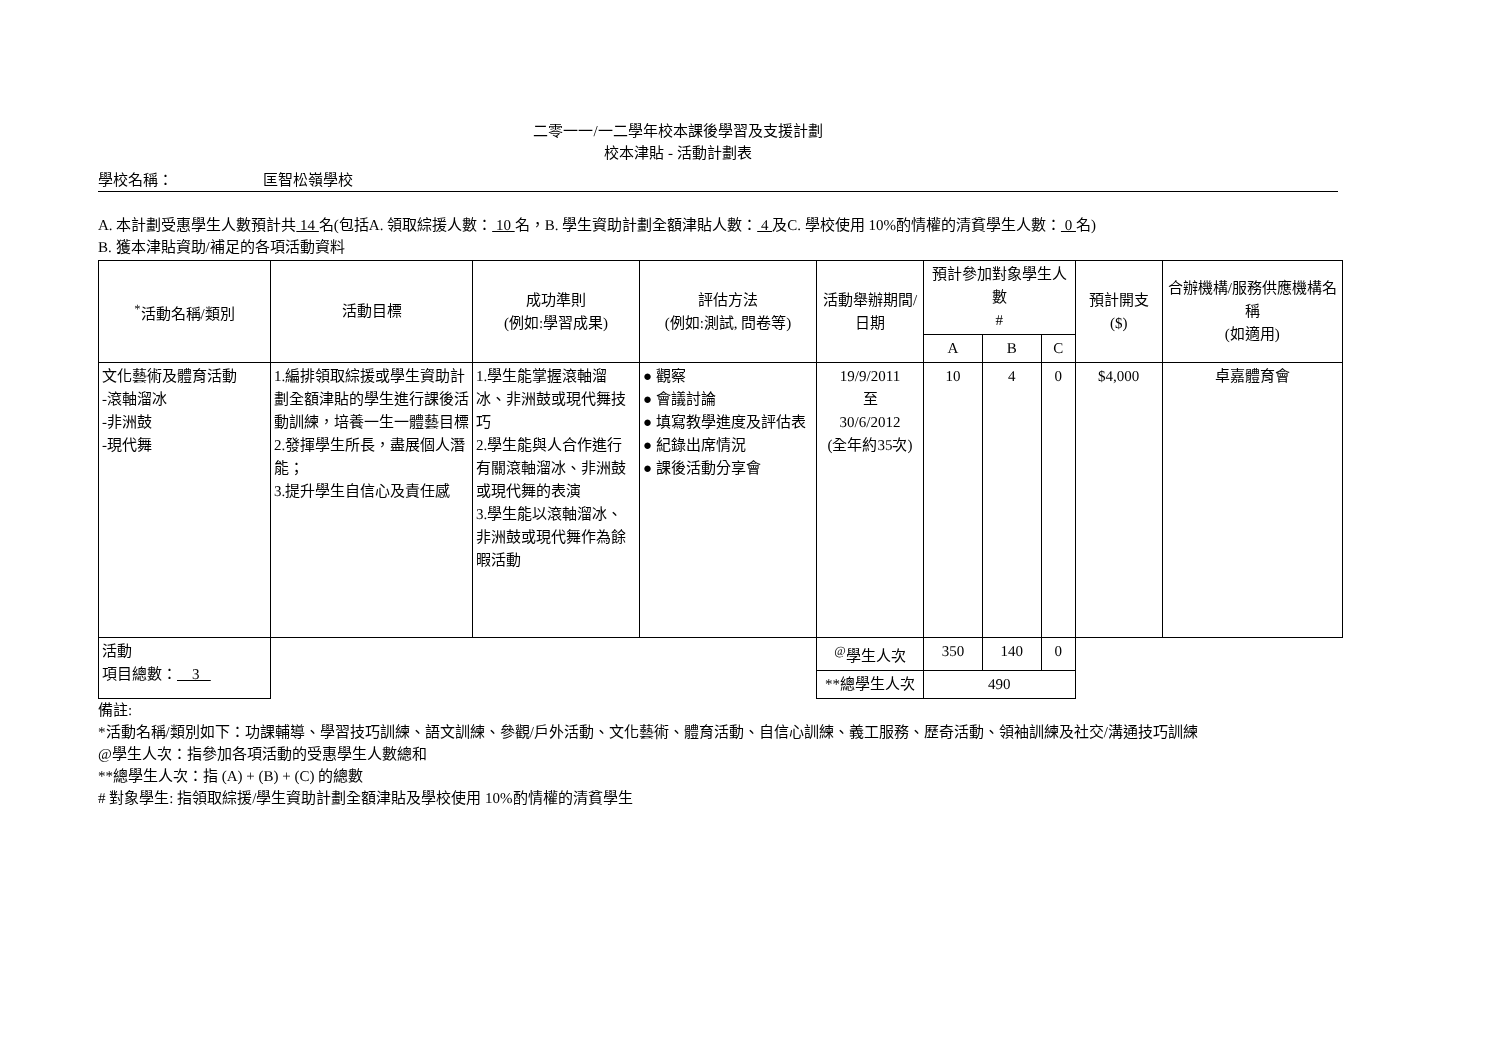二零一一/一二學年校本課後學習及支援計劃
校本津貼 - 活動計劃表
學校名稱： 匡智松嶺學校
A. 本計劃受惠學生人數預計共 14 名(包括A. 領取綜援人數： 10 名，B. 學生資助計劃全額津貼人數： 4 及C. 學校使用 10%酌情權的清貧學生人數： 0 名)
B. 獲本津貼資助/補足的各項活動資料
| <sup>*</sup> 活動名稱/類別 | 活動目標 | 成功準則 (例如:學習成果) | 評估方法 (例如:測試, 問卷等) | 活動舉辦期間/ 日期 | 預計參加對象學生人數 # | | | 預計開支 ($) | 合辦機構/服務供應機構名稱 (如適用) |
| --- | --- | --- | --- | --- | --- | --- | --- | --- | --- |
| | | | | | A | B | C | | |
| 文化藝術及體育活動 -滾軸溜冰 -非洲鼓 -現代舞 | 1.編排領取綜援或學生資助計劃全額津貼的學生進行課後活動訓練，培養一生一體藝目標 2.發揮學生所長，盡展個人潛能； 3.提升學生自信心及責任感 | 1.學生能掌握滾軸溜冰、非洲鼓或現代舞技巧 2.學生能與人合作進行有關滾軸溜冰、非洲鼓或現代舞的表演 3.學生能以滾軸溜冰、非洲鼓或現代舞作為餘暇活動 | ● 觀察 ● 會議討論 ● 填寫教學進度及評估表 ● 紀錄出席情況 ● 課後活動分享會 | 19/9/2011 至 30/6/2012 (全年約35次) | 10 | 4 | 0 | $4,000 | 卓嘉體育會 |
| 活動 項目總數： 3 | | | | <sup>@</sup>學生人次 | 350 | 140 | 0 | | |
| | | | | **總學生人次 | 490 | | | | |
備註:
*活動名稱/類別如下：功課輔導、學習技巧訓練、語文訓練、參觀/戶外活動、文化藝術、體育活動、自信心訓練、義工服務、歷奇活動、領袖訓練及社交/溝通技巧訓練
@學生人次：指參加各項活動的受惠學生人數總和
**總學生人次：指 (A) + (B) + (C) 的總數
# 對象學生: 指領取綜援/學生資助計劃全額津貼及學校使用 10%酌情權的清貧學生